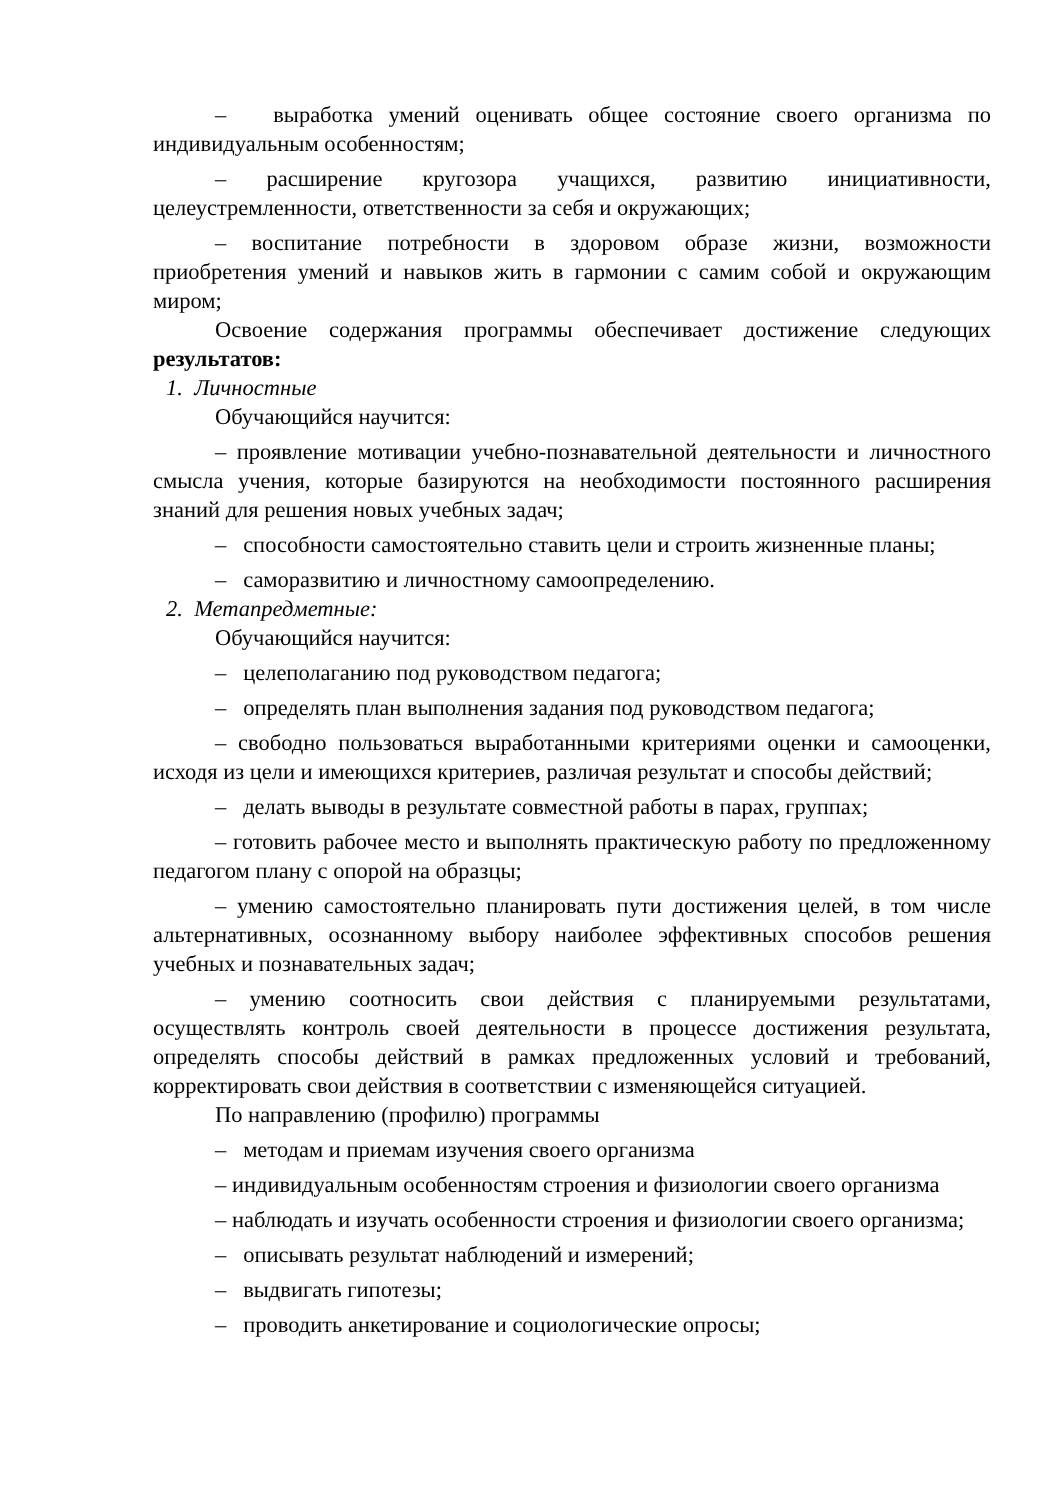– выработка умений оценивать общее состояние своего организма по индивидуальным особенностям;
– расширение кругозора учащихся, развитию инициативности, целеустремленности, ответственности за себя и окружающих;
– воспитание потребности в здоровом образе жизни, возможности приобретения умений и навыков жить в гармонии с самим собой и окружающим миром;
Освоение содержания программы обеспечивает достижение следующих результатов:
1. Личностные
Обучающийся научится:
– проявление мотивации учебно-познавательной деятельности и личностного смысла учения, которые базируются на необходимости постоянного расширения знаний для решения новых учебных задач;
– способности самостоятельно ставить цели и строить жизненные планы;
– саморазвитию и личностному самоопределению.
2. Метапредметные:
Обучающийся научится:
– целеполаганию под руководством педагога;
– определять план выполнения задания под руководством педагога;
– свободно пользоваться выработанными критериями оценки и самооценки, исходя из цели и имеющихся критериев, различая результат и способы действий;
– делать выводы в результате совместной работы в парах, группах;
– готовить рабочее место и выполнять практическую работу по предложенному педагогом плану с опорой на образцы;
– умению самостоятельно планировать пути достижения целей, в том числе альтернативных, осознанному выбору наиболее эффективных способов решения учебных и познавательных задач;
– умению соотносить свои действия с планируемыми результатами, осуществлять контроль своей деятельности в процессе достижения результата, определять способы действий в рамках предложенных условий и требований, корректировать свои действия в соответствии с изменяющейся ситуацией.
По направлению (профилю) программы
– методам и приемам изучения своего организма
– индивидуальным особенностям строения и физиологии своего организма
– наблюдать и изучать особенности строения и физиологии своего организма;
– описывать результат наблюдений и измерений;
– выдвигать гипотезы;
– проводить анкетирование и социологические опросы;